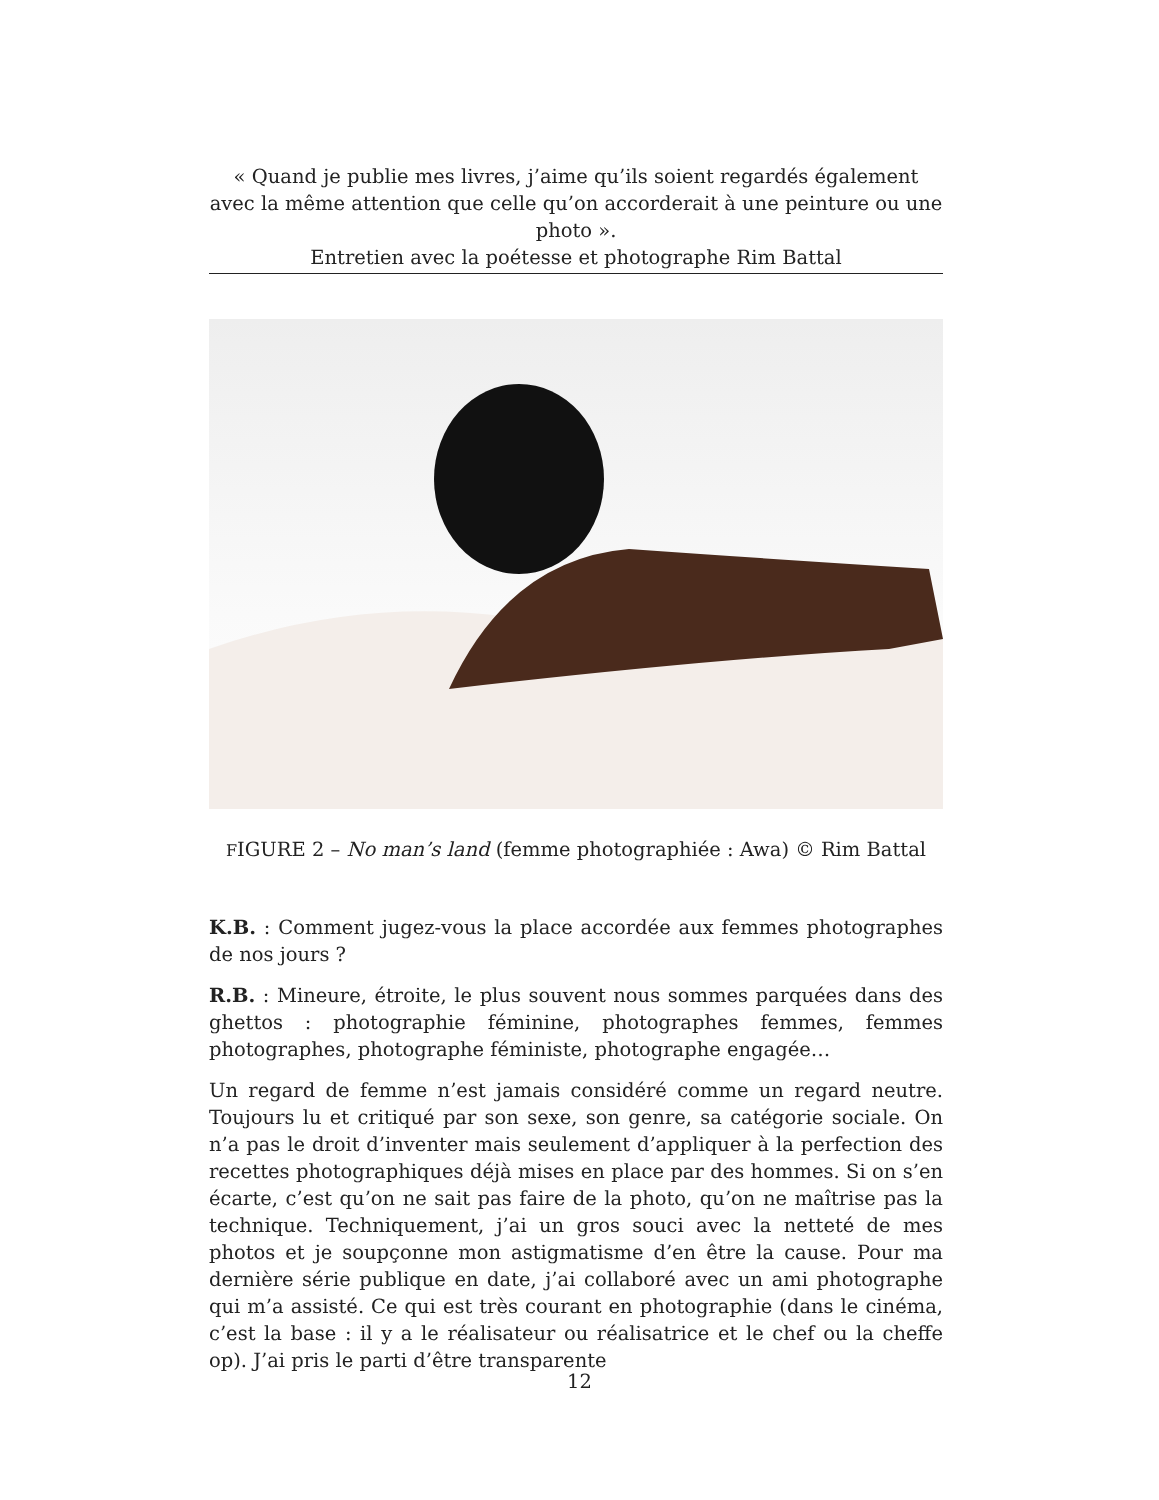« Quand je publie mes livres, j’aime qu’ils soient regardés également avec la même attention que celle qu’on accorderait à une peinture ou une photo ».
Entretien avec la poétesse et photographe Rim Battal
FIGURE 2 – No man’s land (femme photographiée : Awa) © Rim Battal
K.B. : Comment jugez-vous la place accordée aux femmes photographes de nos jours ?
R.B. : Mineure, étroite, le plus souvent nous sommes parquées dans des ghettos : photographie féminine, photographes femmes, femmes photographes, photographe féministe, photographe engagée…
Un regard de femme n’est jamais considéré comme un regard neutre. Toujours lu et critiqué par son sexe, son genre, sa catégorie sociale. On n’a pas le droit d’inventer mais seulement d’appliquer à la perfection des recettes photographiques déjà mises en place par des hommes. Si on s’en écarte, c’est qu’on ne sait pas faire de la photo, qu’on ne maîtrise pas la technique. Techniquement, j’ai un gros souci avec la netteté de mes photos et je soupçonne mon astigmatisme d’en être la cause. Pour ma dernière série publique en date, j’ai collaboré avec un ami photographe qui m’a assisté. Ce qui est très courant en photographie (dans le cinéma, c’est la base : il y a le réalisateur ou réalisatrice et le chef ou la cheffe op). J’ai pris le parti d’être transparente
12